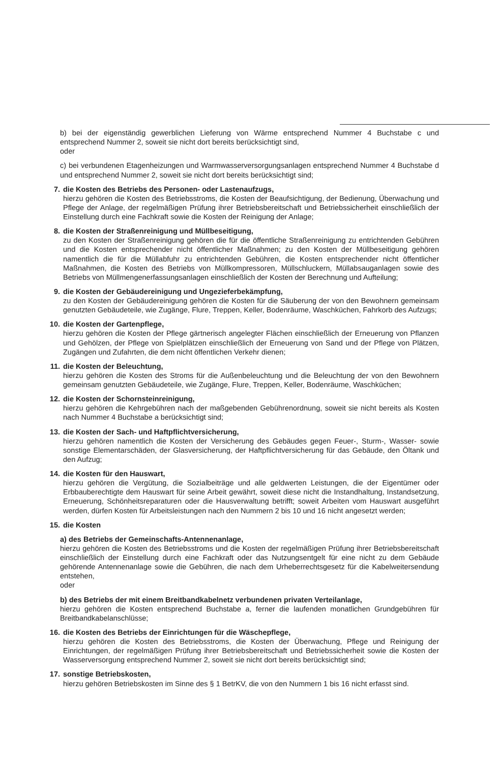b) bei der eigenständig gewerblichen Lieferung von Wärme entsprechend Nummer 4 Buchstabe c und entsprechend Nummer 2, soweit sie nicht dort bereits berücksichtigt sind,
oder
c) bei verbundenen Etagenheizungen und Warmwasserversorgungsanlagen entsprechend Nummer 4 Buchstabe d und entsprechend Nummer 2, soweit sie nicht dort bereits berücksichtigt sind;
7. die Kosten des Betriebs des Personen- oder Lastenaufzugs,
hierzu gehören die Kosten des Betriebsstroms, die Kosten der Beaufsichtigung, der Bedienung, Überwachung und Pflege der Anlage, der regelmäßigen Prüfung ihrer Betriebsbereitschaft und Betriebssicherheit einschließlich der Einstellung durch eine Fachkraft sowie die Kosten der Reinigung der Anlage;
8. die Kosten der Straßenreinigung und Müllbeseitigung,
zu den Kosten der Straßenreinigung gehören die für die öffentliche Straßenreinigung zu entrichtenden Gebühren und die Kosten entsprechender nicht öffentlicher Maßnahmen; zu den Kosten der Müllbeseitigung gehören namentlich die für die Müllabfuhr zu entrichtenden Gebühren, die Kosten entsprechender nicht öffentlicher Maßnahmen, die Kosten des Betriebs von Müllkompressoren, Müllschluckern, Müllabsauganlagen sowie des Betriebs von Müllmengenerfassungsanlagen einschließlich der Kosten der Berechnung und Aufteilung;
9. die Kosten der Gebäudereinigung und Ungezieferbekämpfung,
zu den Kosten der Gebäudereinigung gehören die Kosten für die Säuberung der von den Bewohnern gemeinsam genutzten Gebäudeteile, wie Zugänge, Flure, Treppen, Keller, Bodenräume, Waschküchen, Fahrkorb des Aufzugs;
10. die Kosten der Gartenpflege,
hierzu gehören die Kosten der Pflege gärtnerisch angelegter Flächen einschließlich der Erneuerung von Pflanzen und Gehölzen, der Pflege von Spielplätzen einschließlich der Erneuerung von Sand und der Pflege von Plätzen, Zugängen und Zufahrten, die dem nicht öffentlichen Verkehr dienen;
11. die Kosten der Beleuchtung,
hierzu gehören die Kosten des Stroms für die Außenbeleuchtung und die Beleuchtung der von den Bewohnern gemeinsam genutzten Gebäudeteile, wie Zugänge, Flure, Treppen, Keller, Bodenräume, Waschküchen;
12. die Kosten der Schornsteinreinigung,
hierzu gehören die Kehrgebühren nach der maßgebenden Gebührenordnung, soweit sie nicht bereits als Kosten nach Nummer 4 Buchstabe a berücksichtigt sind;
13. die Kosten der Sach- und Haftpflichtversicherung,
hierzu gehören namentlich die Kosten der Versicherung des Gebäudes gegen Feuer-, Sturm-, Wasser- sowie sonstige Elementarschäden, der Glasversicherung, der Haftpflichtversicherung für das Gebäude, den Öltank und den Aufzug;
14. die Kosten für den Hauswart,
hierzu gehören die Vergütung, die Sozialbeiträge und alle geldwerten Leistungen, die der Eigentümer oder Erbbauberechtigte dem Hauswart für seine Arbeit gewährt, soweit diese nicht die Instandhaltung, Instandsetzung, Erneuerung, Schönheitsreparaturen oder die Hausverwaltung betrifft; soweit Arbeiten vom Hauswart ausgeführt werden, dürfen Kosten für Arbeitsleistungen nach den Nummern 2 bis 10 und 16 nicht angesetzt werden;
15. die Kosten
a) des Betriebs der Gemeinschafts-Antennenanlage,
hierzu gehören die Kosten des Betriebsstroms und die Kosten der regelmäßigen Prüfung ihrer Betriebsbereitschaft einschließlich der Einstellung durch eine Fachkraft oder das Nutzungsentgelt für eine nicht zu dem Gebäude gehörende Antennenanlage sowie die Gebühren, die nach dem Urheberrechtsgesetz für die Kabelweitersendung entstehen,
oder
b) des Betriebs der mit einem Breitbandkabelnetz verbundenen privaten Verteilanlage,
hierzu gehören die Kosten entsprechend Buchstabe a, ferner die laufenden monatlichen Grundgebühren für Breitbandkabelanschlüsse;
16. die Kosten des Betriebs der Einrichtungen für die Wäschepflege,
hierzu gehören die Kosten des Betriebsstroms, die Kosten der Überwachung, Pflege und Reinigung der Einrichtungen, der regelmäßigen Prüfung ihrer Betriebsbereitschaft und Betriebssicherheit sowie die Kosten der Wasserversorgung entsprechend Nummer 2, soweit sie nicht dort bereits berücksichtigt sind;
17. sonstige Betriebskosten,
hierzu gehören Betriebskosten im Sinne des § 1 BetrKV, die von den Nummern 1 bis 16 nicht erfasst sind.